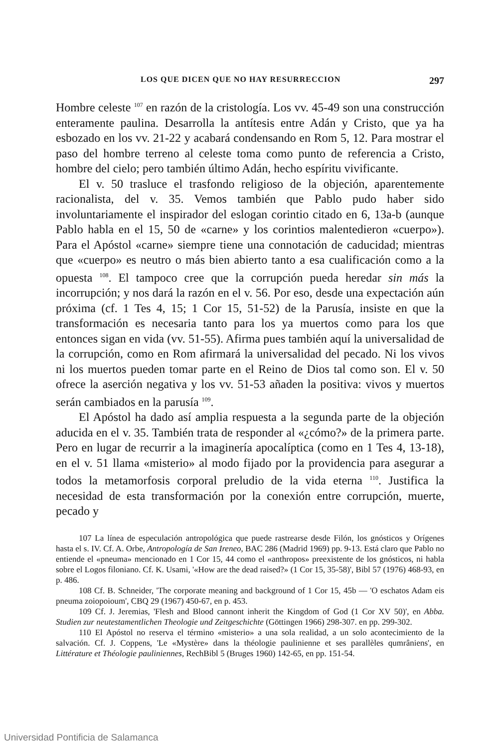LOS QUE DICEN QUE NO HAY RESURRECCION 297
Hombre celeste <sup>107</sup> en razón de la cristología. Los vv. 45-49 son una construcción enteramente paulina. Desarrolla la antítesis entre Adán y Cristo, que ya ha esbozado en los vv. 21-22 y acabará condensando en Rom 5, 12. Para mostrar el paso del hombre terreno al celeste toma como punto de referencia a Cristo, hombre del cielo; pero también último Adán, hecho espíritu vivificante.
El v. 50 trasluce el trasfondo religioso de la objeción, aparentemente racionalista, del v. 35. Vemos también que Pablo pudo haber sido involuntariamente el inspirador del eslogan corintio citado en 6, 13a-b (aunque Pablo habla en el 15, 50 de «carne» y los corintios malentedieron «cuerpo»). Para el Apóstol «carne» siempre tiene una connotación de caducidad; mientras que «cuerpo» es neutro o más bien abierto tanto a esa cualificación como a la opuesta <sup>108</sup>. El tampoco cree que la corrupción pueda heredar sin más la incorrupción; y nos dará la razón en el v. 56. Por eso, desde una expectación aún próxima (cf. 1 Tes 4, 15; 1 Cor 15, 51-52) de la Parusía, insiste en que la transformación es necesaria tanto para los ya muertos como para los que entonces sigan en vida (vv. 51-55). Afirma pues también aquí la universalidad de la corrupción, como en Rom afirmará la universalidad del pecado. Ni los vivos ni los muertos pueden tomar parte en el Reino de Dios tal como son. El v. 50 ofrece la aserción negativa y los vv. 51-53 añaden la positiva: vivos y muertos serán cambiados en la parusía <sup>109</sup>.
El Apóstol ha dado así amplia respuesta a la segunda parte de la objeción aducida en el v. 35. También trata de responder al «¿cómo?» de la primera parte. Pero en lugar de recurrir a la imaginería apocalíptica (como en 1 Tes 4, 13-18), en el v. 51 llama «misterio» al modo fijado por la providencia para asegurar a todos la metamorfosis corporal preludio de la vida eterna <sup>110</sup>. Justifica la necesidad de esta transformación por la conexión entre corrupción, muerte, pecado y
107 La línea de especulación antropológica que puede rastrearse desde Filón, los gnósticos y Orígenes hasta el s. IV. Cf. A. Orbe, Antropología de San Ireneo, BAC 286 (Madrid 1969) pp. 9-13. Está claro que Pablo no entiende el «pneuma» mencionado en 1 Cor 15, 44 como el «anthropos» preexistente de los gnósticos, ni habla sobre el Logos filoniano. Cf. K. Usami, '«How are the dead raised?» (1 Cor 15, 35-58)', Bibl 57 (1976) 468-93, en p. 486.
108 Cf. B. Schneider, 'The corporate meaning and background of 1 Cor 15, 45b — 'O eschatos Adam eis pneuma zoiopoioum', CBQ 29 (1967) 450-67, en p. 453.
109 Cf. J. Jeremias, 'Flesh and Blood cannont inherit the Kingdom of God (1 Cor XV 50)', en Abba. Studien zur neutestamentlichen Theologie und Zeitgeschichte (Göttingen 1966) 298-307. en pp. 299-302.
110 El Apóstol no reserva el término «misterio» a una sola realidad, a un solo acontecimiento de la salvación. Cf. J. Coppens, 'Le «Mystère» dans la théologie paulinienne et ses parallèles qumrâniens', en Littérature et Théologie pauliniennes, RechBibl 5 (Bruges 1960) 142-65, en pp. 151-54.
Universidad Pontificia de Salamanca